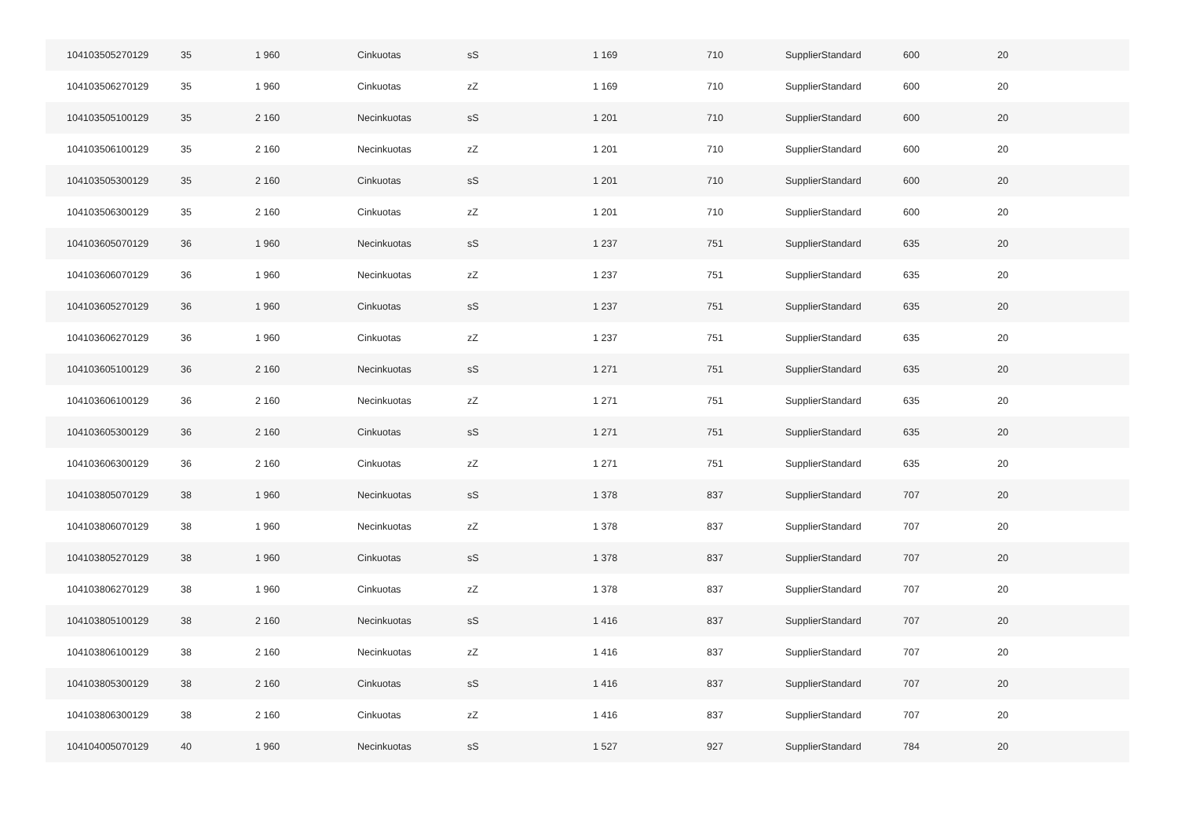| 104103505270129 | 35 | 1 960 | Cinkuotas | sS | 1 169 | 710 | SupplierStandard | 600 | 20 |
| 104103506270129 | 35 | 1 960 | Cinkuotas | zZ | 1 169 | 710 | SupplierStandard | 600 | 20 |
| 104103505100129 | 35 | 2 160 | Necinkuotas | sS | 1 201 | 710 | SupplierStandard | 600 | 20 |
| 104103506100129 | 35 | 2 160 | Necinkuotas | zZ | 1 201 | 710 | SupplierStandard | 600 | 20 |
| 104103505300129 | 35 | 2 160 | Cinkuotas | sS | 1 201 | 710 | SupplierStandard | 600 | 20 |
| 104103506300129 | 35 | 2 160 | Cinkuotas | zZ | 1 201 | 710 | SupplierStandard | 600 | 20 |
| 104103605070129 | 36 | 1 960 | Necinkuotas | sS | 1 237 | 751 | SupplierStandard | 635 | 20 |
| 104103606070129 | 36 | 1 960 | Necinkuotas | zZ | 1 237 | 751 | SupplierStandard | 635 | 20 |
| 104103605270129 | 36 | 1 960 | Cinkuotas | sS | 1 237 | 751 | SupplierStandard | 635 | 20 |
| 104103606270129 | 36 | 1 960 | Cinkuotas | zZ | 1 237 | 751 | SupplierStandard | 635 | 20 |
| 104103605100129 | 36 | 2 160 | Necinkuotas | sS | 1 271 | 751 | SupplierStandard | 635 | 20 |
| 104103606100129 | 36 | 2 160 | Necinkuotas | zZ | 1 271 | 751 | SupplierStandard | 635 | 20 |
| 104103605300129 | 36 | 2 160 | Cinkuotas | sS | 1 271 | 751 | SupplierStandard | 635 | 20 |
| 104103606300129 | 36 | 2 160 | Cinkuotas | zZ | 1 271 | 751 | SupplierStandard | 635 | 20 |
| 104103805070129 | 38 | 1 960 | Necinkuotas | sS | 1 378 | 837 | SupplierStandard | 707 | 20 |
| 104103806070129 | 38 | 1 960 | Necinkuotas | zZ | 1 378 | 837 | SupplierStandard | 707 | 20 |
| 104103805270129 | 38 | 1 960 | Cinkuotas | sS | 1 378 | 837 | SupplierStandard | 707 | 20 |
| 104103806270129 | 38 | 1 960 | Cinkuotas | zZ | 1 378 | 837 | SupplierStandard | 707 | 20 |
| 104103805100129 | 38 | 2 160 | Necinkuotas | sS | 1 416 | 837 | SupplierStandard | 707 | 20 |
| 104103806100129 | 38 | 2 160 | Necinkuotas | zZ | 1 416 | 837 | SupplierStandard | 707 | 20 |
| 104103805300129 | 38 | 2 160 | Cinkuotas | sS | 1 416 | 837 | SupplierStandard | 707 | 20 |
| 104103806300129 | 38 | 2 160 | Cinkuotas | zZ | 1 416 | 837 | SupplierStandard | 707 | 20 |
| 104104005070129 | 40 | 1 960 | Necinkuotas | sS | 1 527 | 927 | SupplierStandard | 784 | 20 |